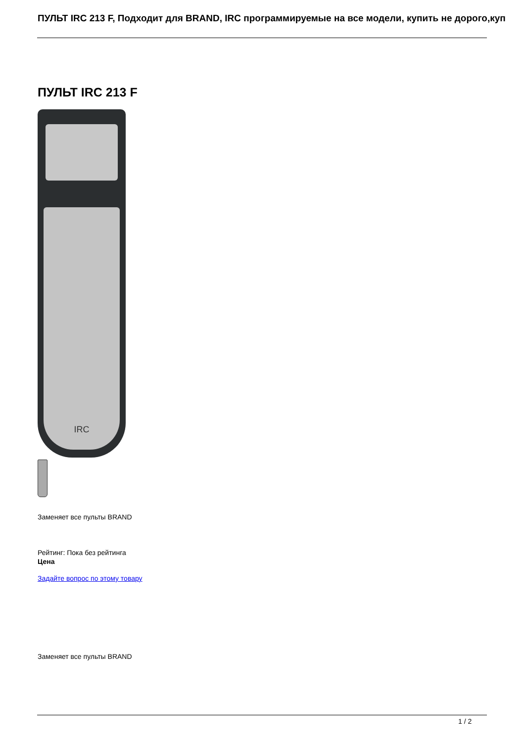ПУЛЬТ IRC 213 F, Подходит для BRAND, IRC программируемые на все модели, купить не дорого,куп
ПУЛЬТ IRC 213 F
IRC
Заменяет все пульты BRAND
Рейтинг: Пока без рейтинга
Цена
Задайте вопрос по этому товару
Заменяет все пульты BRAND
1 / 2